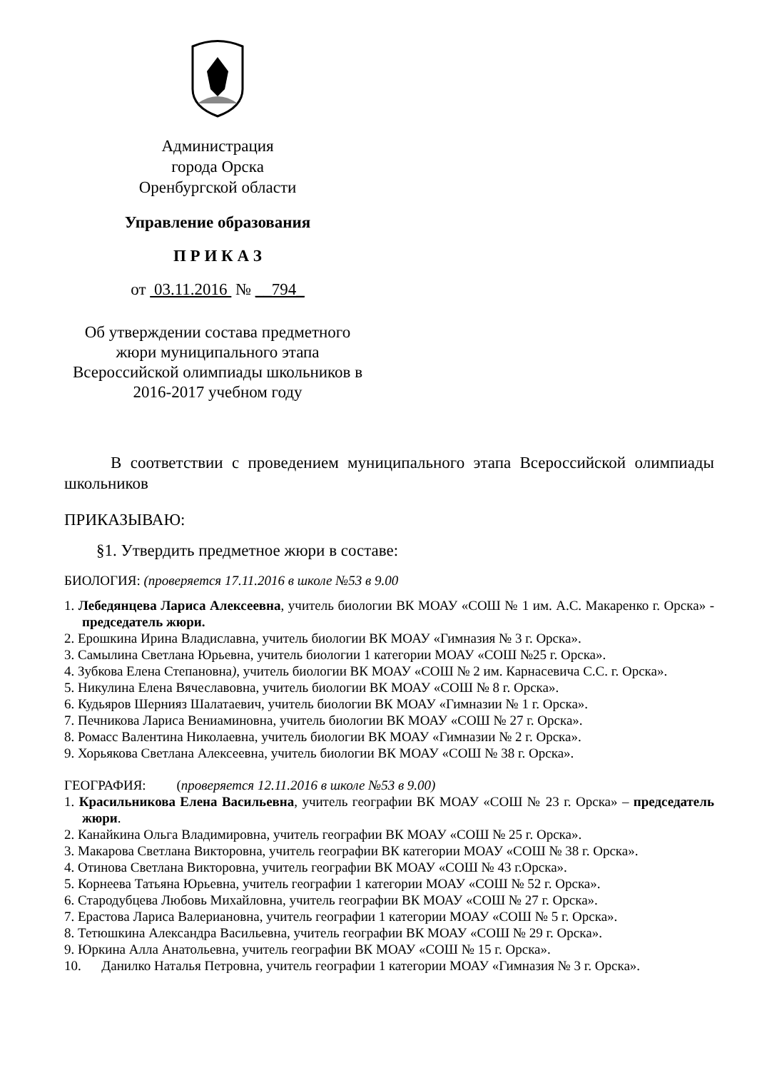Администрация
города Орска
Оренбургской области
Управление образования
П Р И К А З
от 03.11.2016 № __794_
Об утверждении состава предметного
жюри муниципального этапа
Всероссийской олимпиады школьников в
2016-2017 учебном году
В соответствии с проведением муниципального этапа Всероссийской олимпиады школьников
ПРИКАЗЫВАЮ:
§1. Утвердить предметное жюри в составе:
БИОЛОГИЯ: (проверяется 17.11.2016 в школе №53 в 9.00
1. Лебедянцева Лариса Алексеевна, учитель биологии ВК МОАУ «СОШ № 1 им. А.С. Макаренко г. Орска» - председатель жюри.
2. Ерошкина Ирина Владиславна, учитель биологии ВК МОАУ «Гимназия № 3 г. Орска».
3. Самылина Светлана Юрьевна, учитель биологии 1 категории МОАУ «СОШ №25 г. Орска».
4. Зубкова Елена Степановна), учитель биологии ВК МОАУ «СОШ № 2 им. Карнасевича С.С. г. Орска».
5. Никулина Елена Вячеславовна, учитель биологии ВК МОАУ «СОШ № 8 г. Орска».
6. Кудьяров Шернияз Шалатаевич, учитель биологии ВК МОАУ «Гимназии № 1 г. Орска».
7. Печникова Лариса Вениаминовна, учитель биологии ВК МОАУ «СОШ № 27 г. Орска».
8. Ромасс Валентина Николаевна, учитель биологии ВК МОАУ «Гимназии № 2 г. Орска».
9. Хорьякова Светлана Алексеевна, учитель биологии ВК МОАУ «СОШ № 38 г. Орска».
ГЕОГРАФИЯ: (проверяется 12.11.2016 в школе №53 в 9.00)
1. Красильникова Елена Васильевна, учитель географии ВК МОАУ «СОШ № 23 г. Орска» – председатель жюри.
2. Канайкина Ольга Владимировна, учитель географии ВК МОАУ «СОШ № 25 г. Орска».
3. Макарова Светлана Викторовна, учитель географии ВК категории МОАУ «СОШ № 38 г. Орска».
4. Отинова Светлана Викторовна, учитель географии ВК МОАУ «СОШ № 43 г.Орска».
5. Корнеева Татьяна Юрьевна, учитель географии 1 категории МОАУ «СОШ № 52 г. Орска».
6. Стародубцева Любовь Михайловна, учитель географии ВК МОАУ «СОШ № 27 г. Орска».
7. Ерастова Лариса Валериановна, учитель географии 1 категории МОАУ «СОШ № 5 г. Орска».
8. Тетюшкина Александра Васильевна, учитель географии ВК МОАУ «СОШ № 29 г. Орска».
9. Юркина Алла Анатольевна, учитель географии ВК МОАУ «СОШ № 15 г. Орска».
10. Данилко Наталья Петровна, учитель географии 1 категории МОАУ «Гимназия № 3 г. Орска».